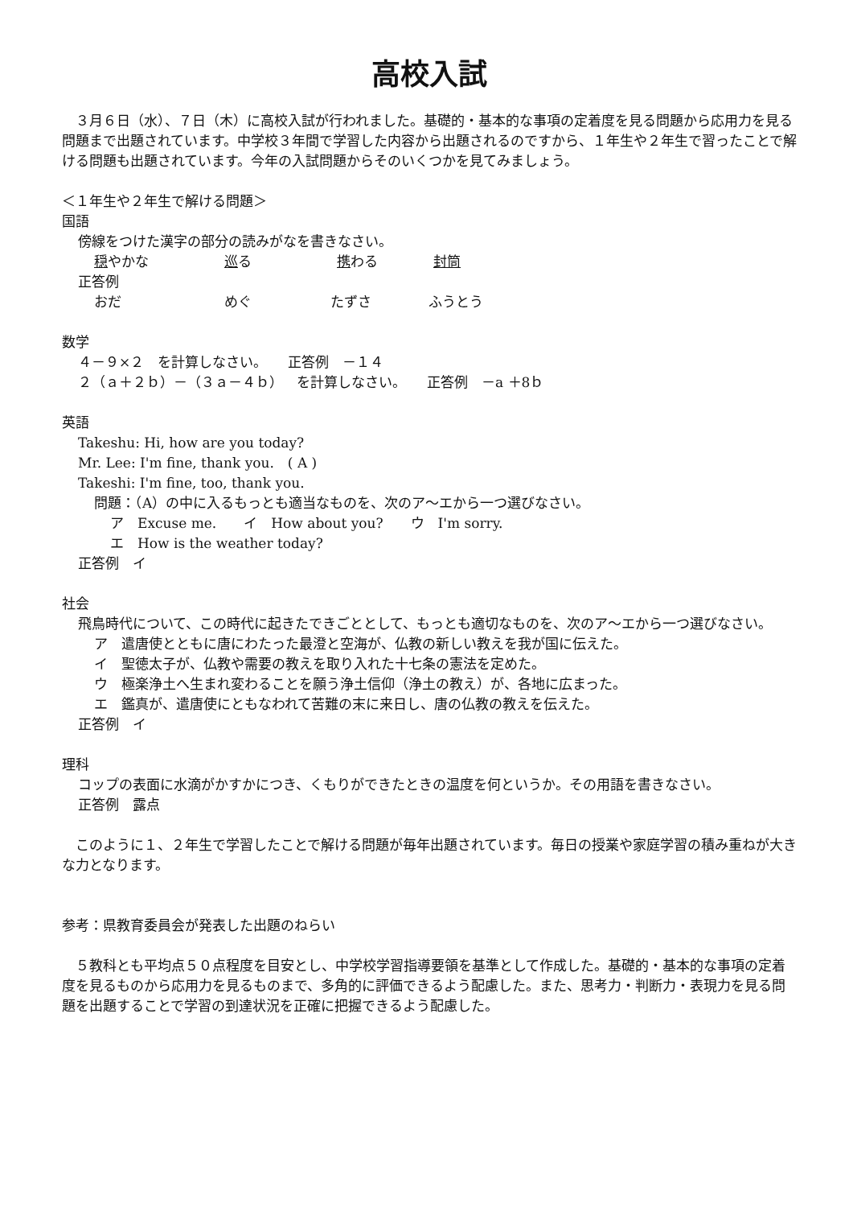高校入試
　３月６日（水）、７日（木）に高校入試が行われました。基礎的・基本的な事項の定着度を見る問題から応用力を見る問題まで出題されています。中学校３年間で学習した内容から出題されるのですから、１年生や２年生で習ったことで解ける問題も出題されています。今年の入試問題からそのいくつかを見てみましょう。
＜１年生や２年生で解ける問題＞
国語
傍線をつけた漢字の部分の読みがなを書きなさい。
穏やかな 巡る 携わる 封筒
正答例
おだ めぐ たずさ ふうとう
数学
４－９×２　を計算しなさい。　　正答例　－１４
２（ａ＋２ｂ）－（３ａ－４ｂ）　を計算しなさい。　　正答例　－a ＋8ｂ
英語
Takeshu: Hi, how are you today?
Mr. Lee: I'm fine, thank you.　( A )
Takeshi: I'm fine, too, thank you.
問題：（A）の中に入るもっとも適当なものを、次のア～エから一つ選びなさい。
ア　Excuse me.　　イ　How about you?　　ウ　I'm sorry.
エ　How is the weather today?
正答例　イ
社会
飛鳥時代について、この時代に起きたできごととして、もっとも適切なものを、次のア～エから一つ選びなさい。
ア　遣唐使とともに唐にわたった最澄と空海が、仏教の新しい教えを我が国に伝えた。
イ　聖徳太子が、仏教や需要の教えを取り入れた十七条の憲法を定めた。
ウ　極楽浄土へ生まれ変わることを願う浄土信仰（浄土の教え）が、各地に広まった。
エ　鑑真が、遣唐使にともなわれて苦難の末に来日し、唐の仏教の教えを伝えた。
正答例　イ
理科
コップの表面に水滴がかすかにつき、くもりができたときの温度を何というか。その用語を書きなさい。
正答例　露点
　このように１、２年生で学習したことで解ける問題が毎年出題されています。毎日の授業や家庭学習の積み重ねが大きな力となります。
参考：県教育委員会が発表した出題のねらい
　５教科とも平均点５０点程度を目安とし、中学校学習指導要領を基準として作成した。基礎的・基本的な事項の定着度を見るものから応用力を見るものまで、多角的に評価できるよう配慮した。また、思考力・判断力・表現力を見る問題を出題することで学習の到達状況を正確に把握できるよう配慮した。